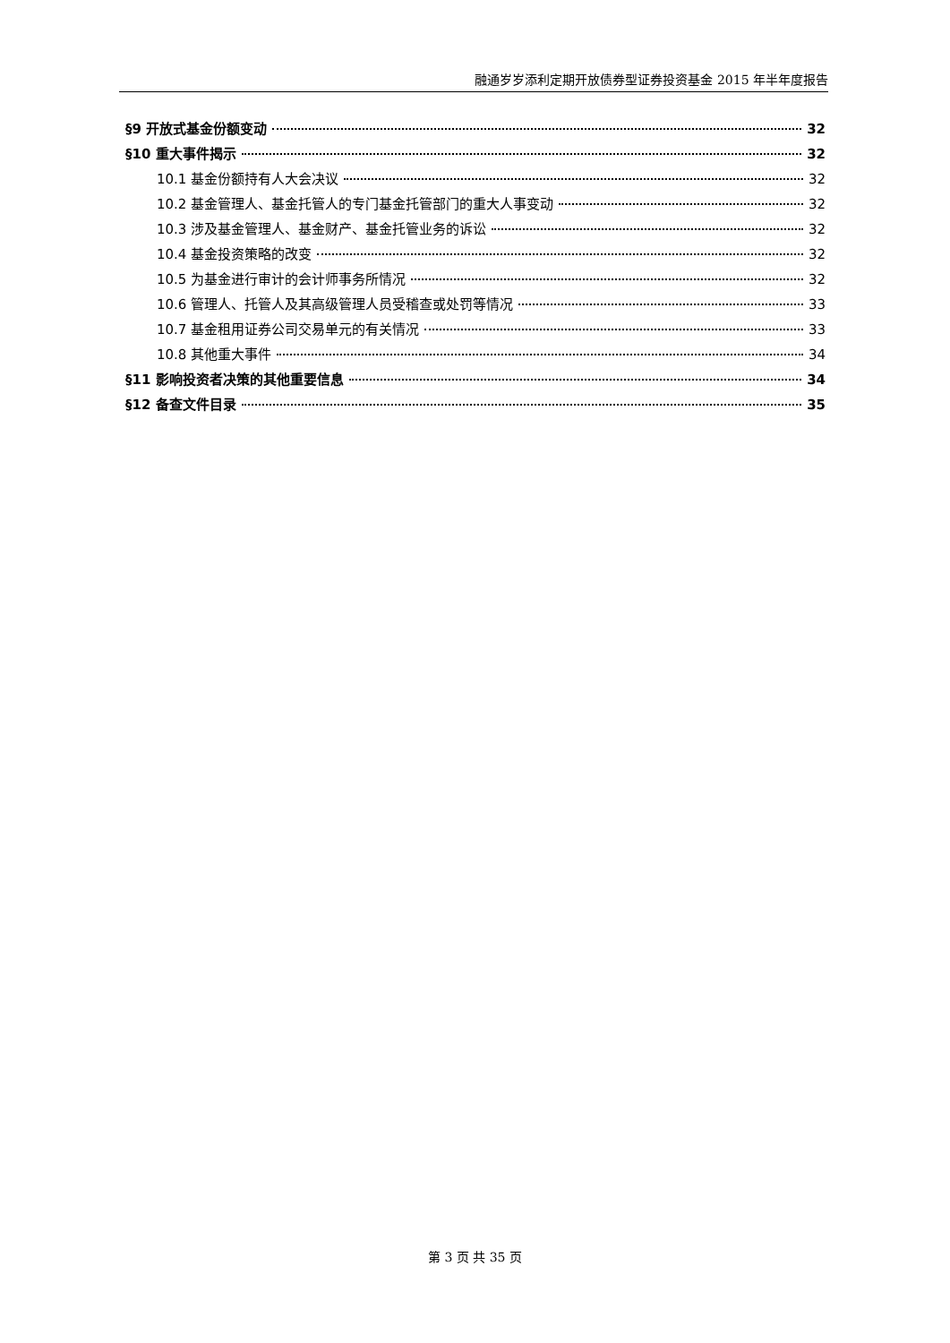融通岁岁添利定期开放债券型证券投资基金 2015 年半年度报告
§9 开放式基金份额变动 32
§10 重大事件揭示 32
10.1 基金份额持有人大会决议 32
10.2 基金管理人、基金托管人的专门基金托管部门的重大人事变动 32
10.3 涉及基金管理人、基金财产、基金托管业务的诉讼 32
10.4 基金投资策略的改变 32
10.5 为基金进行审计的会计师事务所情况 32
10.6 管理人、托管人及其高级管理人员受稽查或处罚等情况 33
10.7 基金租用证券公司交易单元的有关情况 33
10.8 其他重大事件 34
§11 影响投资者决策的其他重要信息 34
§12 备查文件目录 35
第 3 页 共 35 页